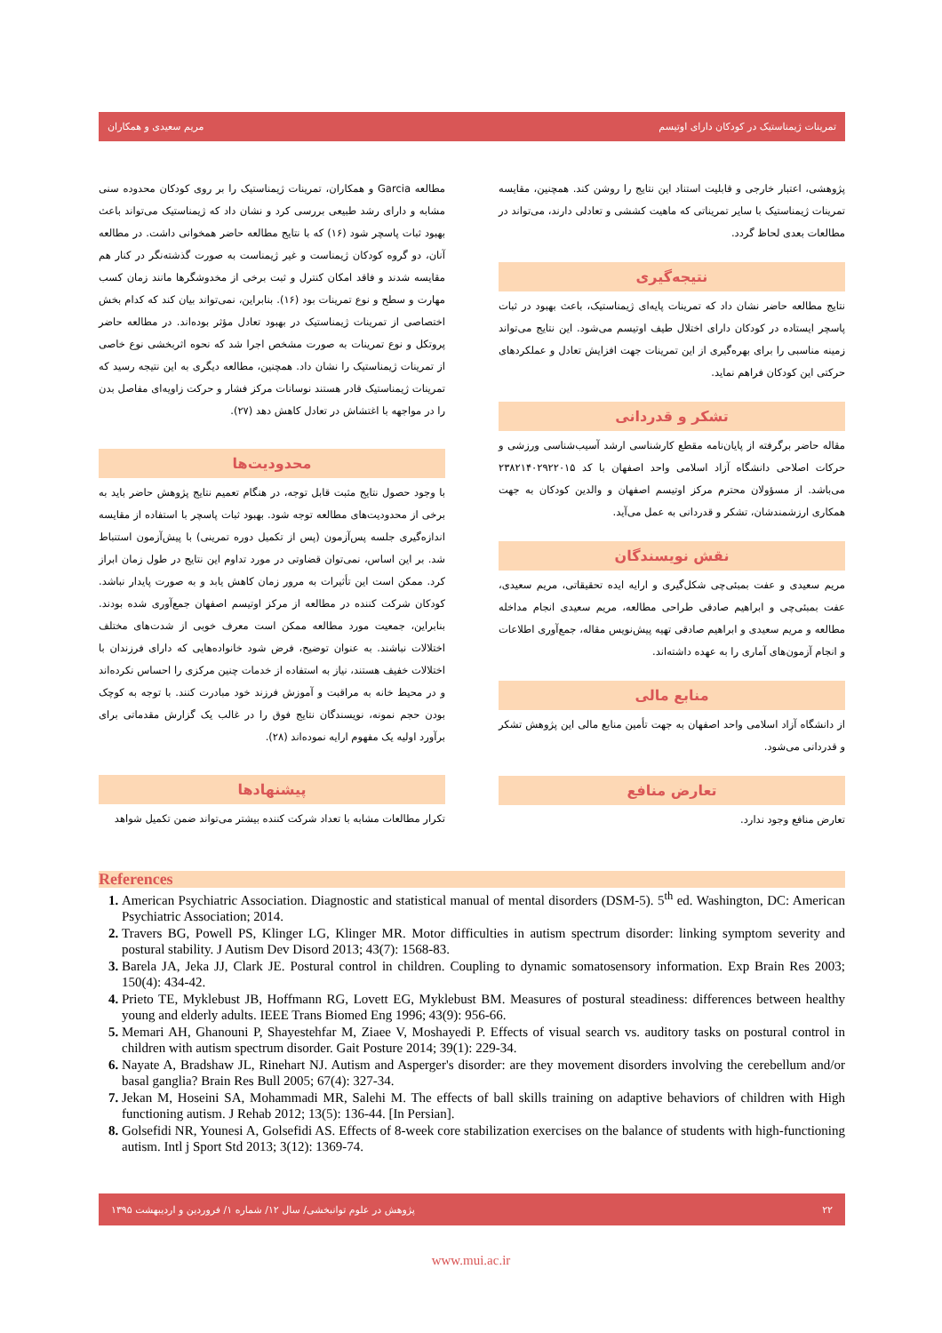تمرینات ژیمناستیک در کودکان دارای اوتیسم مریم سعیدی و همکاران
مطالعه Garcia و همکاران، تمرینات ژیمناستیک را بر روی کودکان محدوده سنی مشابه و دارای رشد طبیعی بررسی کرد و نشان داد که ژیمناستیک می‌تواند باعث بهبود ثبات پاسچر شود (۱۶) که با نتایج مطالعه حاضر همخوانی داشت. در مطالعه آنان، دو گروه کودکان ژیمناست و غیر ژیمناست به صورت گذشته‌نگر در کنار هم مقایسه شدند و فاقد امکان کنترل و ثبت برخی از مخدوشگرها مانند زمان کسب مهارت و سطح و نوع تمرینات بود (۱۶). بنابراین، نمی‌تواند بیان کند که کدام بخش اختصاصی از تمرینات ژیمناستیک در بهبود تعادل مؤثر بوده‌اند. در مطالعه حاضر پروتکل و نوع تمرینات به صورت مشخص اجرا شد که نحوه اثربخشی نوع خاصی از تمرینات ژیمناستیک را نشان داد. همچنین، مطالعه دیگری به این نتیجه رسید که تمرینات ژیمناستیک قادر هستند نوسانات مرکز فشار و حرکت زاویه‌ای مفاصل بدن را در مواجهه با اغتشاش در تعادل کاهش دهد (۲۷).
محدودیت‌ها
با وجود حصول نتایج مثبت قابل توجه، در هنگام تعمیم نتایج پژوهش حاضر باید به برخی از محدودیت‌های مطالعه توجه شود. بهبود ثبات پاسچر با استفاده از مقایسه اندازه‌گیری جلسه پس‌آزمون (پس از تکمیل دوره تمرینی) با پیش‌آزمون استنباط شد. بر این اساس، نمی‌توان قضاوتی در مورد تداوم این نتایج در طول زمان ابراز کرد. ممکن است این تأثیرات به مرور زمان کاهش یابد و به صورت پایدار نباشد. کودکان شرکت کننده در مطالعه از مرکز اوتیسم اصفهان جمع‌آوری شده بودند. بنابراین، جمعیت مورد مطالعه ممکن است معرف خوبی از شدت‌های مختلف اختلالات نباشند. به عنوان توضیح، فرض شود خانواده‌هایی که دارای فرزندان با اختلالات خفیف هستند، نیاز به استفاده از خدمات چنین مرکزی را احساس نکرده‌اند و در محیط خانه به مراقبت و آموزش فرزند خود مبادرت کنند. با توجه به کوچک بودن حجم نمونه، نویسندگان نتایج فوق را در غالب یک گزارش مقدماتی برای برآورد اولیه یک مفهوم ارایه نموده‌اند (۲۸).
پیشنهادها
تکرار مطالعات مشابه با تعداد شرکت کننده بیشتر می‌تواند ضمن تکمیل شواهد
پژوهشی، اعتبار خارجی و قابلیت استناد این نتایج را روشن کند. همچنین، مقایسه تمرینات ژیمناستیک با سایر تمریناتی که ماهیت کششی و تعادلی دارند، می‌تواند در مطالعات بعدی لحاظ گردد.
نتیجه‌گیری
نتایج مطالعه حاضر نشان داد که تمرینات پایه‌ای ژیمناستیک، باعث بهبود در ثبات پاسچر ایستاده در کودکان دارای اختلال طیف اوتیسم می‌شود. این نتایج می‌تواند زمینه مناسبی را برای بهره‌گیری از این تمرینات جهت افزایش تعادل و عملکردهای حرکتی این کودکان فراهم نماید.
تشکر و قدردانی
مقاله حاضر برگرفته از پایان‌نامه مقطع کارشناسی ارشد آسیب‌شناسی ورزشی و حرکات اصلاحی دانشگاه آزاد اسلامی واحد اصفهان با کد ۲۳۸۲۱۴۰۲۹۲۲۰۱۵ می‌باشد. از مسؤولان محترم مرکز اوتیسم اصفهان و والدین کودکان به جهت همکاری ارزشمندشان، تشکر و قدردانی به عمل می‌آید.
نقش نویسندگان
مریم سعیدی و عفت بمبئی‌چی شکل‌گیری و ارایه ایده تحقیقاتی، مریم سعیدی، عفت بمبئی‌چی و ابراهیم صادقی طراحی مطالعه، مریم سعیدی انجام مداخله مطالعه و مریم سعیدی و ابراهیم صادقی تهیه پیش‌نویس مقاله، جمع‌آوری اطلاعات و انجام آزمون‌های آماری را به عهده داشته‌اند.
منابع مالی
از دانشگاه آزاد اسلامی واحد اصفهان به جهت تأمین منابع مالی این پژوهش تشکر و قدردانی می‌شود.
تعارض منافع
تعارض منافع وجود ندارد.
References
American Psychiatric Association. Diagnostic and statistical manual of mental disorders (DSM-5). 5<sup>th</sup> ed. Washington, DC: American Psychiatric Association; 2014.
Travers BG, Powell PS, Klinger LG, Klinger MR. Motor difficulties in autism spectrum disorder: linking symptom severity and postural stability. J Autism Dev Disord 2013; 43(7): 1568-83.
Barela JA, Jeka JJ, Clark JE. Postural control in children. Coupling to dynamic somatosensory information. Exp Brain Res 2003; 150(4): 434-42.
Prieto TE, Myklebust JB, Hoffmann RG, Lovett EG, Myklebust BM. Measures of postural steadiness: differences between healthy young and elderly adults. IEEE Trans Biomed Eng 1996; 43(9): 956-66.
Memari AH, Ghanouni P, Shayestehfar M, Ziaee V, Moshayedi P. Effects of visual search vs. auditory tasks on postural control in children with autism spectrum disorder. Gait Posture 2014; 39(1): 229-34.
Nayate A, Bradshaw JL, Rinehart NJ. Autism and Asperger's disorder: are they movement disorders involving the cerebellum and/or basal ganglia? Brain Res Bull 2005; 67(4): 327-34.
Jekan M, Hoseini SA, Mohammadi MR, Salehi M. The effects of ball skills training on adaptive behaviors of children with High functioning autism. J Rehab 2012; 13(5): 136-44. [In Persian].
Golsefidi NR, Younesi A, Golsefidi AS. Effects of 8-week core stabilization exercises on the balance of students with high-functioning autism. Intl j Sport Std 2013; 3(12): 1369-74.
۲۲ پژوهش در علوم توانبخشی/ سال ۱۲/ شماره ۱/ فروردین و اردیبهشت ۱۳۹۵
www.mui.ac.ir